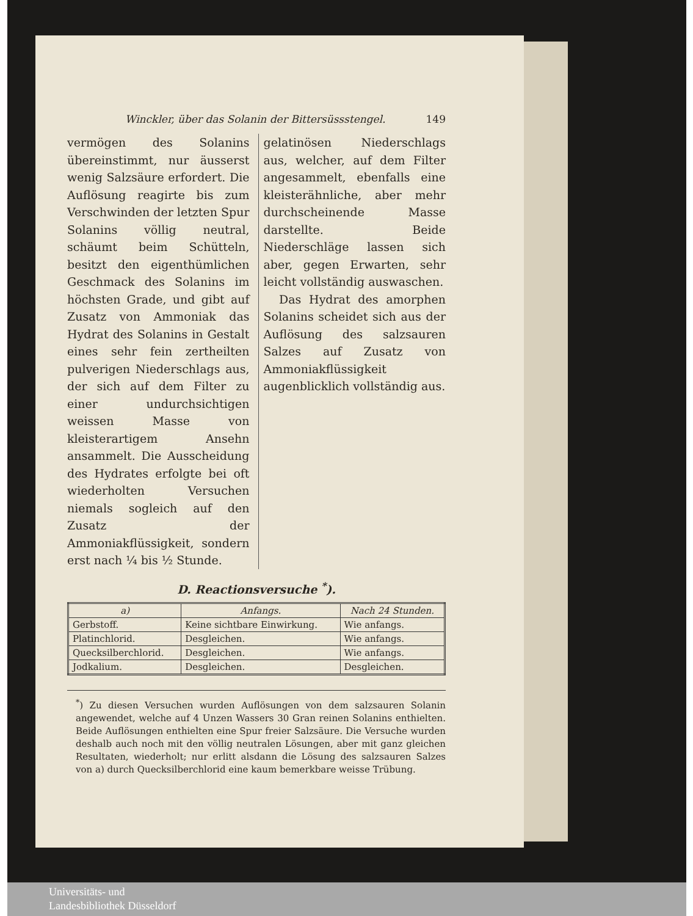Winckler, über das Solanin der Bittersüssstengel. 149
vermögen des Solanins übereinstimmt, nur äusserst wenig Salzsäure erfordert. Die Auflösung reagirte bis zum Verschwinden der letzten Spur Solanins völlig neutral, schäumt beim Schütteln, besitzt den eigenthümlichen Geschmack des Solanins im höchsten Grade, und gibt auf Zusatz von Ammoniak das Hydrat des Solanins in Gestalt eines sehr fein zertheilten pulverigen Niederschlags aus, der sich auf dem Filter zu einer undurchsichtigen weissen Masse von kleisterartigem Ansehn ansammelt. Die Ausscheidung des Hydrates erfolgte bei oft wiederholten Versuchen niemals sogleich auf den Zusatz der Ammoniakflüssigkeit, sondern erst nach ¼ bis ½ Stunde.
gelatinösen Niederschlags aus, welcher, auf dem Filter angesammelt, ebenfalls eine kleisterähnliche, aber mehr durchscheinende Masse darstellte. Beide Niederschläge lassen sich aber, gegen Erwarten, sehr leicht vollständig auswaschen.
Das Hydrat des amorphen Solanins scheidet sich aus der Auflösung des salzsauren Salzes auf Zusatz von Ammoniakflüssigkeit augenblicklich vollständig aus.
D. Reactionsversuche <sup>*</sup>).
| a) | Anfangs. | Nach 24 Stunden. |
| --- | --- | --- |
| Gerbstoff. | Keine sichtbare Einwirkung. | Wie anfangs. |
| Platinchlorid. | Desgleichen. | Wie anfangs. |
| Quecksilberchlorid. | Desgleichen. | Wie anfangs. |
| Jodkalium. | Desgleichen. | Desgleichen. |
<sup>*</sup>) Zu diesen Versuchen wurden Auflösungen von dem salzsauren Solanin angewendet, welche auf 4 Unzen Wassers 30 Gran reinen Solanins enthielten. Beide Auflösungen enthielten eine Spur freier Salzsäure. Die Versuche wurden deshalb auch noch mit den völlig neutralen Lösungen, aber mit ganz gleichen Resultaten, wiederholt; nur erlitt alsdann die Lösung des salzsauren Salzes von a) durch Quecksilberchlorid eine kaum bemerkbare weisse Trübung.
Universitäts- und
Landesbibliothek Düsseldorf